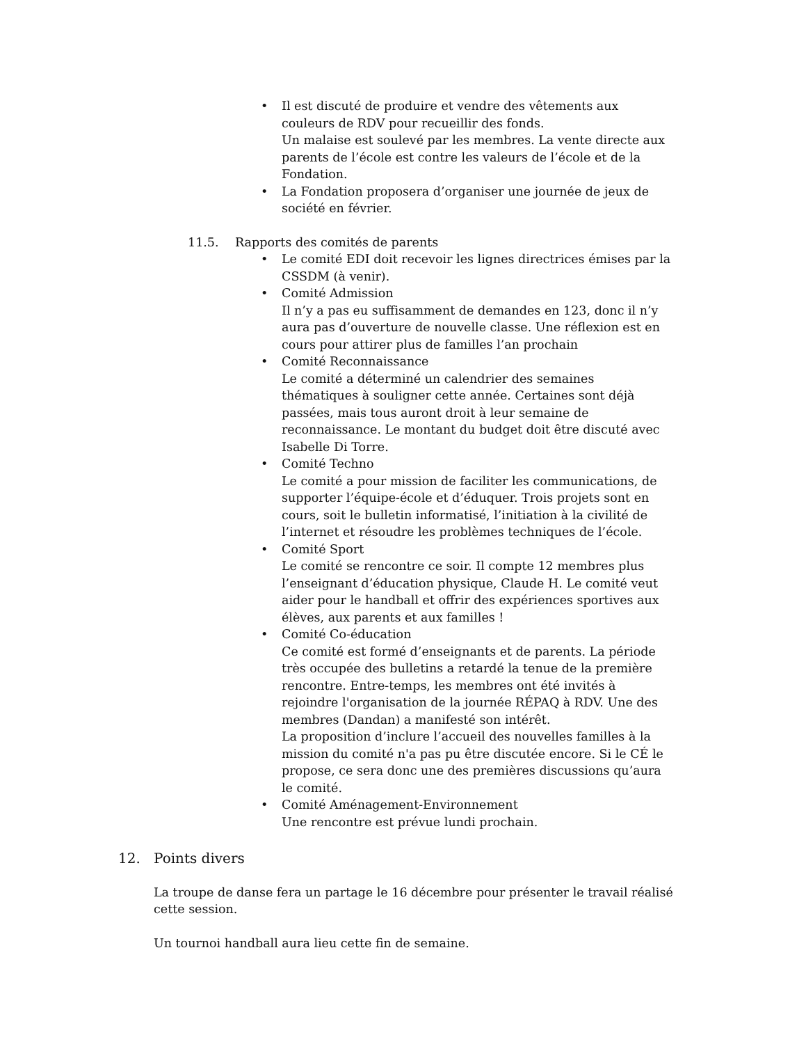• Il est discuté de produire et vendre des vêtements aux couleurs de RDV pour recueillir des fonds.
Un malaise est soulevé par les membres. La vente directe aux parents de l’école est contre les valeurs de l’école et de la Fondation.
• La Fondation proposera d’organiser une journée de jeux de société en février.
11.5. Rapports des comités de parents
• Le comité EDI doit recevoir les lignes directrices émises par la CSSDM (à venir).
• Comité Admission
Il n’y a pas eu suffisamment de demandes en 123, donc il n’y aura pas d’ouverture de nouvelle classe. Une réflexion est en cours pour attirer plus de familles l’an prochain
• Comité Reconnaissance
Le comité a déterminé un calendrier des semaines thématiques à souligner cette année. Certaines sont déjà passées, mais tous auront droit à leur semaine de reconnaissance. Le montant du budget doit être discuté avec Isabelle Di Torre.
• Comité Techno
Le comité a pour mission de faciliter les communications, de supporter l’équipe-école et d’éduquer. Trois projets sont en cours, soit le bulletin informatisé, l’initiation à la civilité de l’internet et résoudre les problèmes techniques de l’école.
• Comité Sport
Le comité se rencontre ce soir. Il compte 12 membres plus l’enseignant d’éducation physique, Claude H. Le comité veut aider pour le handball et offrir des expériences sportives aux élèves, aux parents et aux familles !
• Comité Co-éducation
Ce comité est formé d’enseignants et de parents. La période très occupée des bulletins a retardé la tenue de la première rencontre. Entre-temps, les membres ont été invités à rejoindre l'organisation de la journée RÉPAQ à RDV. Une des membres (Dandan) a manifesté son intérêt.
La proposition d’inclure l’accueil des nouvelles familles à la mission du comité n'a pas pu être discutée encore. Si le CÉ le propose, ce sera donc une des premières discussions qu’aura le comité.
• Comité Aménagement-Environnement
Une rencontre est prévue lundi prochain.
12. Points divers
La troupe de danse fera un partage le 16 décembre pour présenter le travail réalisé cette session.
Un tournoi handball aura lieu cette fin de semaine.